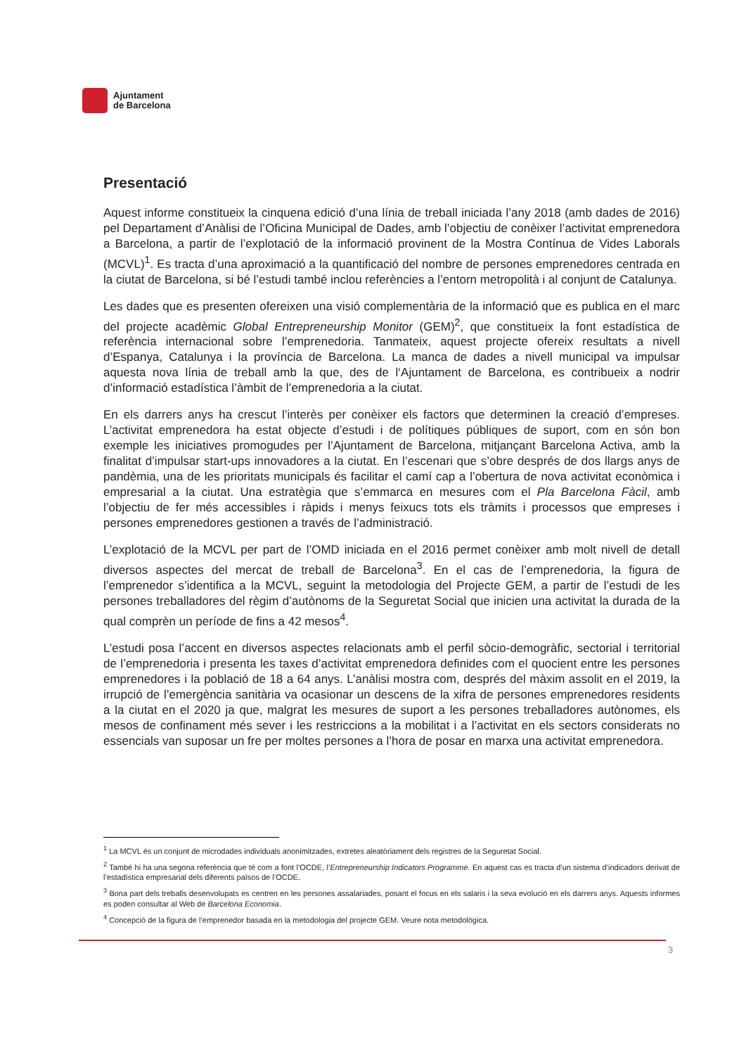Ajuntament
de Barcelona
Presentació
Aquest informe constitueix la cinquena edició d’una línia de treball iniciada l’any 2018 (amb dades de 2016) pel Departament d’Anàlisi de l’Oficina Municipal de Dades, amb l’objectiu de conèixer l’activitat emprenedora a Barcelona, a partir de l’explotació de la informació provinent de la Mostra Contínua de Vides Laborals (MCVL)<sup>1</sup>. Es tracta d’una aproximació a la quantificació del nombre de persones emprenedores centrada en la ciutat de Barcelona, si bé l’estudi també inclou referències a l’entorn metropolità i al conjunt de Catalunya.
Les dades que es presenten ofereixen una visió complementària de la informació que es publica en el marc del projecte acadèmic Global Entrepreneurship Monitor (GEM)<sup>2</sup>, que constitueix la font estadística de referència internacional sobre l’emprenedoria. Tanmateix, aquest projecte ofereix resultats a nivell d’Espanya, Catalunya i la província de Barcelona. La manca de dades a nivell municipal va impulsar aquesta nova línia de treball amb la que, des de l‘Ajuntament de Barcelona, es contribueix a nodrir d’informació estadística l’àmbit de l’emprenedoria a la ciutat.
En els darrers anys ha crescut l’interès per conèixer els factors que determinen la creació d’empreses. L’activitat emprenedora ha estat objecte d’estudi i de polítiques públiques de suport, com en són bon exemple les iniciatives promogudes per l’Ajuntament de Barcelona, mitjançant Barcelona Activa, amb la finalitat d’impulsar start-ups innovadores a la ciutat. En l’escenari que s’obre després de dos llargs anys de pandèmia, una de les prioritats municipals és facilitar el camí cap a l’obertura de nova activitat econòmica i empresarial a la ciutat. Una estratègia que s’emmarca en mesures com el Pla Barcelona Fàcil, amb l’objectiu de fer més accessibles i ràpids i menys feixucs tots els tràmits i processos que empreses i persones emprenedores gestionen a través de l’administració.
L’explotació de la MCVL per part de l’OMD iniciada en el 2016 permet conèixer amb molt nivell de detall diversos aspectes del mercat de treball de Barcelona<sup>3</sup>. En el cas de l’emprenedoria, la figura de l’emprenedor s’identifica a la MCVL, seguint la metodologia del Projecte GEM, a partir de l’estudi de les persones treballadores del règim d’autònoms de la Seguretat Social que inicien una activitat la durada de la qual comprèn un període de fins a 42 mesos<sup>4</sup>.
L’estudi posa l’accent en diversos aspectes relacionats amb el perfil sòcio-demogràfic, sectorial i territorial de l’emprenedoria i presenta les taxes d’activitat emprenedora definides com el quocient entre les persones emprenedores i la població de 18 a 64 anys. L’anàlisi mostra com, després del màxim assolit en el 2019, la irrupció de l’emergència sanitària va ocasionar un descens de la xifra de persones emprenedores residents a la ciutat en el 2020 ja que, malgrat les mesures de suport a les persones treballadores autònomes, els mesos de confinament més sever i les restriccions a la mobilitat i a l’activitat en els sectors considerats no essencials van suposar un fre per moltes persones a l’hora de posar en marxa una activitat emprenedora.
<sup>1</sup> La MCVL és un conjunt de microdades individuals anonimitzades, extretes aleatòriament dels registres de la Seguretat Social.
<sup>2</sup> També hi ha una segona referència que té com a font l’OCDE, l’Entrepreneurship Indicators Programme. En aquest cas es tracta d’un sistema d’indicadors derivat de l’estadística empresarial dels diferents països de l’OCDE.
<sup>3</sup> Bona part dels treballs desenvolupats es centren en les persones assalariades, posant el focus en els salaris i la seva evolució en els darrers anys. Aquests informes es poden consultar al Web de Barcelona Economia.
<sup>4</sup> Concepció de la figura de l’emprenedor basada en la metodologia del projecte GEM. Veure nota metodològica.
3